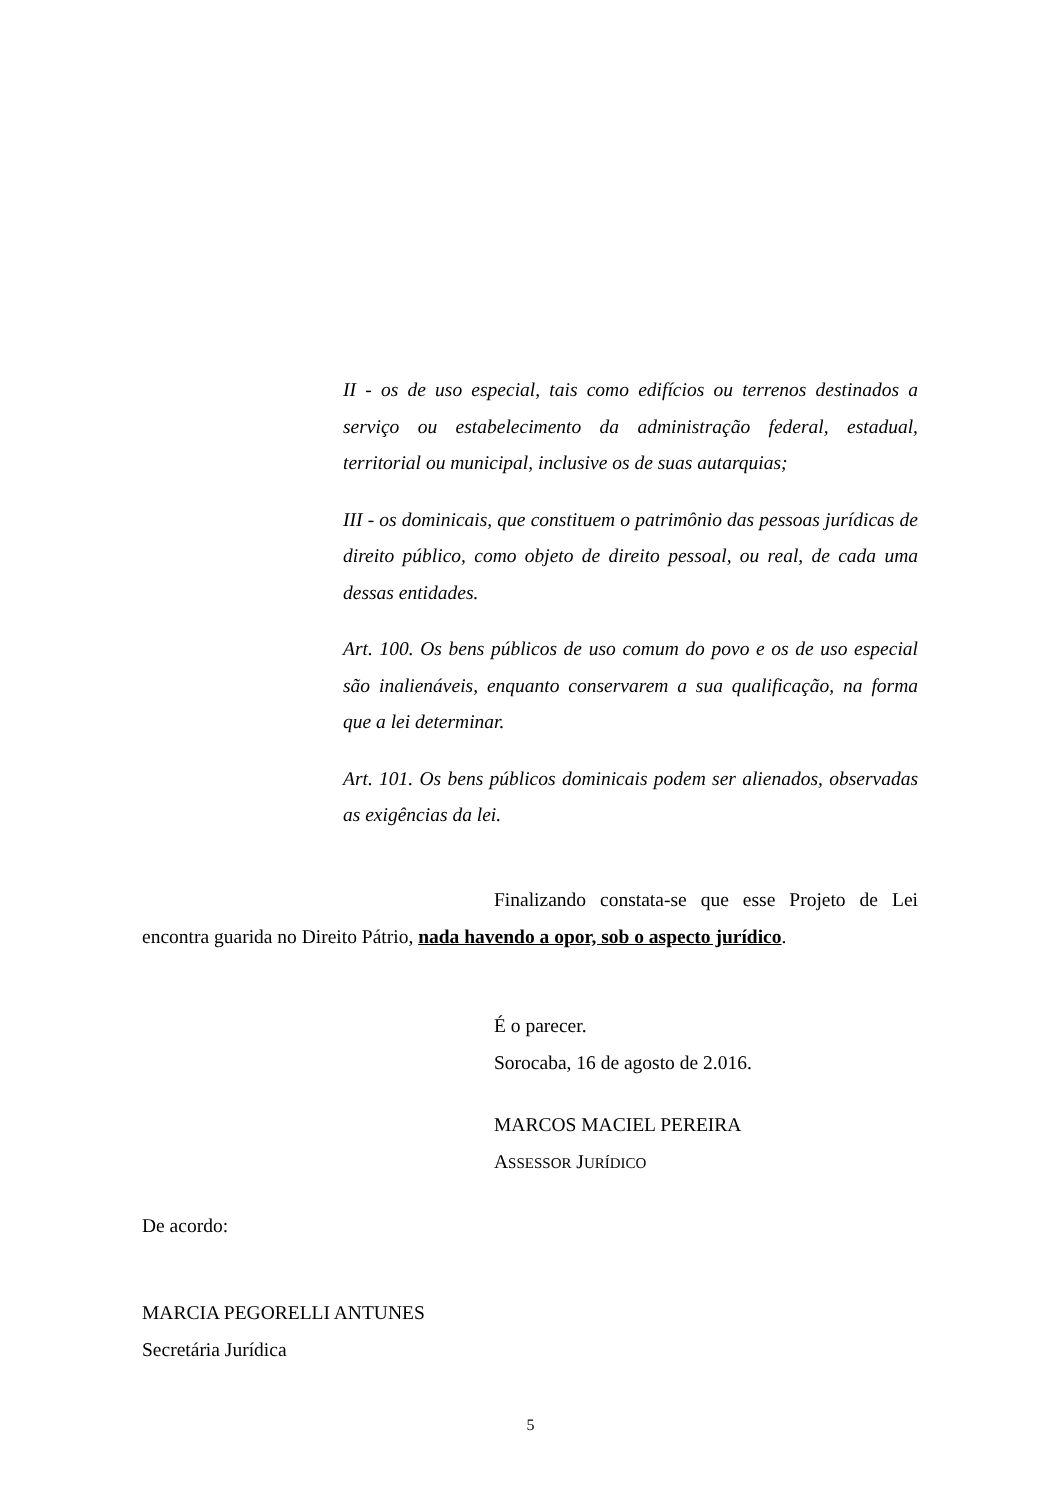II - os de uso especial, tais como edifícios ou terrenos destinados a serviço ou estabelecimento da administração federal, estadual, territorial ou municipal, inclusive os de suas autarquias;
III - os dominicais, que constituem o patrimônio das pessoas jurídicas de direito público, como objeto de direito pessoal, ou real, de cada uma dessas entidades.
Art. 100. Os bens públicos de uso comum do povo e os de uso especial são inalienáveis, enquanto conservarem a sua qualificação, na forma que a lei determinar.
Art. 101. Os bens públicos dominicais podem ser alienados, observadas as exigências da lei.
Finalizando constata-se que esse Projeto de Lei encontra guarida no Direito Pátrio, nada havendo a opor, sob o aspecto jurídico.
É o parecer.
Sorocaba, 16 de agosto de 2.016.
MARCOS MACIEL PEREIRA
ASSESSOR JURÍDICO
De acordo:
MARCIA PEGORELLI ANTUNES
Secretária Jurídica
5